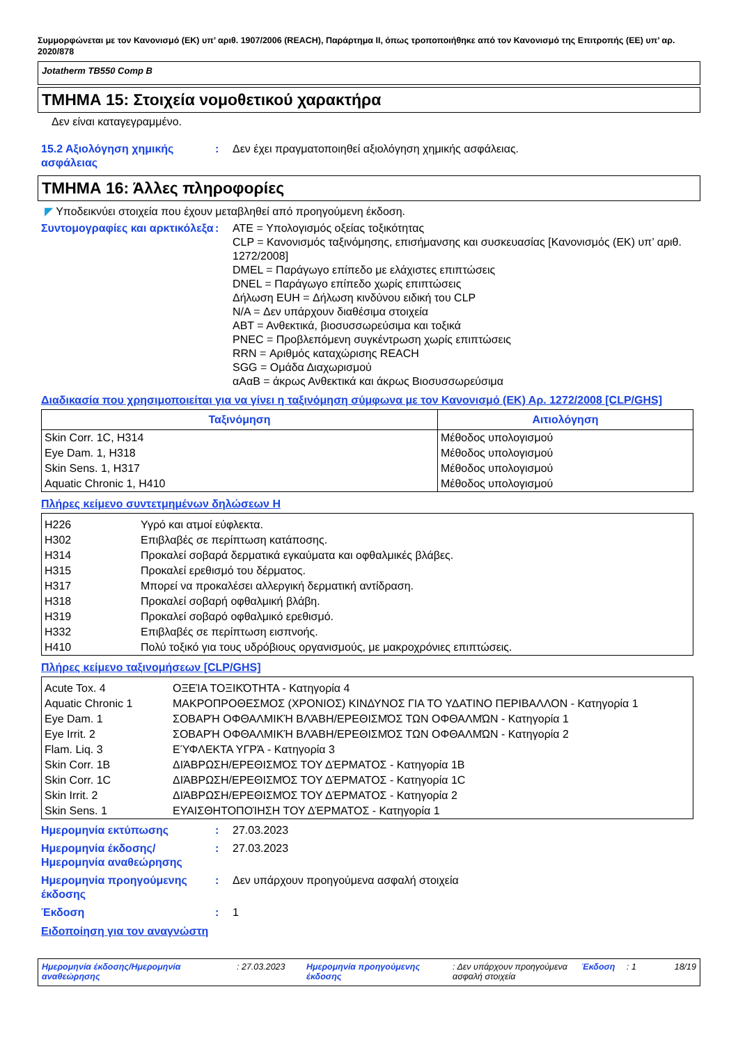Συμμορφώνεται με τον Κανονισμό (ΕΚ) υπ’ αριθ. 1907/2006 (REACH), Παράρτημα II, όπως τροποποιήθηκε από τον Κανονισμό της Επιτροπής (ΕΕ) υπ’ αρ. 2020/878
Jotatherm TB550 Comp B
ΤΜΗΜΑ 15: Στοιχεία νομοθετικού χαρακτήρα
Δεν είναι καταγεγραμμένο.
15.2 Αξιολόγηση χημικής ασφάλειας
: Δεν έχει πραγματοποιηθεί αξιολόγηση χημικής ασφάλειας.
ΤΜΗΜΑ 16: Άλλες πληροφορίες
◤ Υποδεικνύει στοιχεία που έχουν μεταβληθεί από προηγούμενη έκδοση.
Συντομογραφίες και αρκτικόλεξα
: ATE = Υπολογισμός οξείας τοξικότητας
CLP = Κανονισμός ταξινόμησης, επισήμανσης και συσκευασίας [Κανονισμός (ΕΚ) υπ’ αριθ. 1272/2008]
DMEL = Παράγωγο επίπεδο με ελάχιστες επιπτώσεις
DNEL = Παράγωγο επίπεδο χωρίς επιπτώσεις
Δήλωση EUH = Δήλωση κινδύνου ειδική του CLP
N/A = Δεν υπάρχουν διαθέσιμα στοιχεία
ΑΒΤ = Ανθεκτικά, βιοσυσσωρεύσιμα και τοξικά
PNEC = Προβλεπόμενη συγκέντρωση χωρίς επιπτώσεις
RRN = Αριθμός καταχώρισης REACH
SGG = Ομάδα Διαχωρισμού
αΑαΒ = άκρως Ανθεκτικά και άκρως Βιοσυσσωρεύσιμα
Διαδικασία που χρησιμοποιείται για να γίνει η ταξινόμηση σύμφωνα με τον Κανονισμό (ΕΚ) Αρ. 1272/2008 [CLP/GHS]
| Ταξινόμηση | Αιτιολόγηση |
| --- | --- |
| Skin Corr. 1C, H314 | Μέθοδος υπολογισμού |
| Eye Dam. 1, H318 | Μέθοδος υπολογισμού |
| Skin Sens. 1, H317 | Μέθοδος υπολογισμού |
| Aquatic Chronic 1, H410 | Μέθοδος υπολογισμού |
Πλήρες κείμενο συντετμημένων δηλώσεων H
| H226 | Υγρό και ατμοί εύφλεκτα. |
| H302 | Επιβλαβές σε περίπτωση κατάποσης. |
| H314 | Προκαλεί σοβαρά δερματικά εγκαύματα και οφθαλμικές βλάβες. |
| H315 | Προκαλεί ερεθισμό του δέρματος. |
| H317 | Μπορεί να προκαλέσει αλλεργική δερματική αντίδραση. |
| H318 | Προκαλεί σοβαρή οφθαλμική βλάβη. |
| H319 | Προκαλεί σοβαρό οφθαλμικό ερεθισμό. |
| H332 | Επιβλαβές σε περίπτωση εισπνοής. |
| H410 | Πολύ τοξικό για τους υδρόβιους οργανισμούς, με μακροχρόνιες επιπτώσεις. |
Πλήρες κείμενο ταξινομήσεων [CLP/GHS]
| Acute Tox. 4 | ΟΞΕΊΑ ΤΟΞΙΚΌΤΗΤΑ - Κατηγορία 4 |
| Aquatic Chronic 1 | ΜΑΚΡΟΠΡΟΘΕΣΜΟΣ (ΧΡΟΝΙΟΣ) ΚΙΝΔΥΝΟΣ ΓΙΑ ΤΟ ΥΔΑΤΙΝΟ ΠΕΡΙΒΑΛΛΟΝ - Κατηγορία 1 |
| Eye Dam. 1 | ΣΟΒΑΡΉ ΟΦΘΑΛΜΙΚΉ ΒΛΆΒΗ/ΕΡΕΘΙΣΜΌΣ ΤΩΝ ΟΦΘΑΛΜΏΝ - Κατηγορία 1 |
| Eye Irrit. 2 | ΣΟΒΑΡΉ ΟΦΘΑΛΜΙΚΉ ΒΛΆΒΗ/ΕΡΕΘΙΣΜΌΣ ΤΩΝ ΟΦΘΑΛΜΏΝ - Κατηγορία 2 |
| Flam. Liq. 3 | ΕΎΦΛΕΚΤΑ ΥΓΡΆ - Κατηγορία 3 |
| Skin Corr. 1B | ΔΙΆΒΡΩΣΗ/ΕΡΕΘΙΣΜΌΣ ΤΟΥ ΔΈΡΜΑΤΟΣ - Κατηγορία 1B |
| Skin Corr. 1C | ΔΙΆΒΡΩΣΗ/ΕΡΕΘΙΣΜΌΣ ΤΟΥ ΔΈΡΜΑΤΟΣ - Κατηγορία 1C |
| Skin Irrit. 2 | ΔΙΆΒΡΩΣΗ/ΕΡΕΘΙΣΜΌΣ ΤΟΥ ΔΈΡΜΑΤΟΣ - Κατηγορία 2 |
| Skin Sens. 1 | ΕΥΑΙΣΘΗΤΟΠΟΊΗΣΗ ΤΟΥ ΔΈΡΜΑΤΟΣ - Κατηγορία 1 |
Ημερομηνία εκτύπωσης : 27.03.2023
Ημερομηνία έκδοσης/ Ημερομηνία αναθεώρησης
: 27.03.2023
Ημερομηνία προηγούμενης έκδοσης
: Δεν υπάρχουν προηγούμενα ασφαλή στοιχεία
Έκδοση : 1
Ειδοποίηση για τον αναγνώστη
Ημερομηνία έκδοσης/Ημερομηνία αναθεώρησης
: 27.03.2023 Ημερομηνία προηγούμενης έκδοσης
: Δεν υπάρχουν προηγούμενα ασφαλή στοιχεία
Έκδοση : 1 18/19